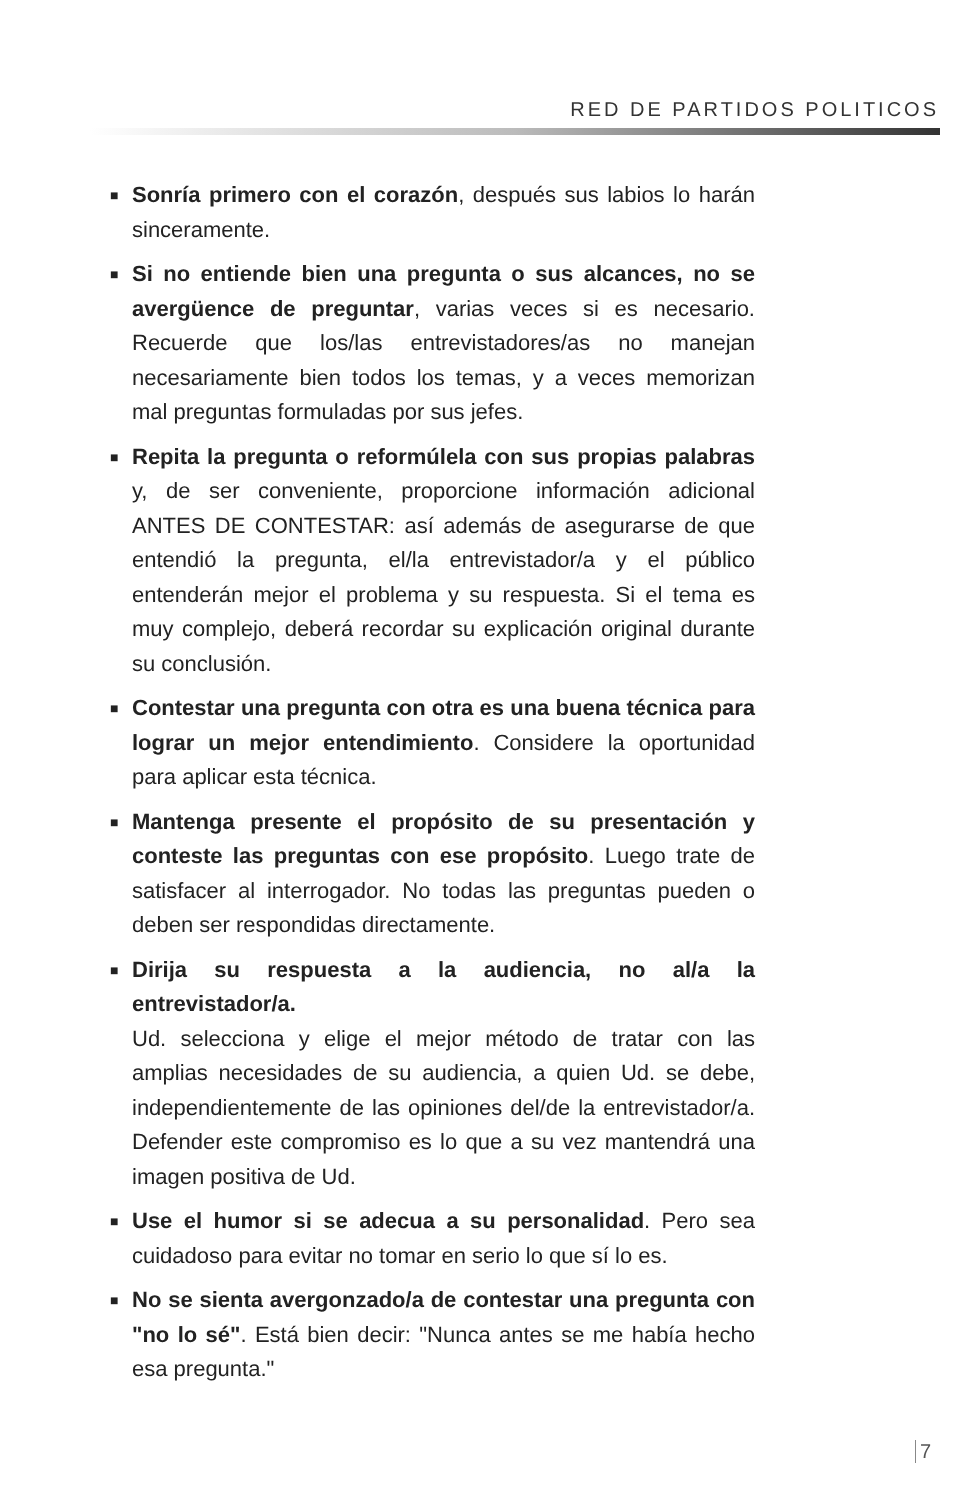RED DE PARTIDOS POLITICOS
■ Sonría primero con el corazón, después sus labios lo harán sinceramente.
■ Si no entiende bien una pregunta o sus alcances, no se avergüence de preguntar, varias veces si es necesario. Recuerde que los/las entrevistadores/as no manejan necesariamente bien todos los temas, y a veces memorizan mal preguntas formuladas por sus jefes.
■ Repita la pregunta o reformúlela con sus propias palabras y, de ser conveniente, proporcione información adicional ANTES DE CONTESTAR: así además de asegurarse de que entendió la pregunta, el/la entrevistador/a y el público entenderán mejor el problema y su respuesta. Si el tema es muy complejo, deberá recordar su explicación original durante su conclusión.
■ Contestar una pregunta con otra es una buena técnica para lograr un mejor entendimiento. Considere la oportunidad para aplicar esta técnica.
■ Mantenga presente el propósito de su presentación y conteste las preguntas con ese propósito. Luego trate de satisfacer al interrogador. No todas las preguntas pueden o deben ser respondidas directamente.
■ Dirija su respuesta a la audiencia, no al/a la entrevistador/a.
Ud. selecciona y elige el mejor método de tratar con las amplias necesidades de su audiencia, a quien Ud. se debe, independientemente de las opiniones del/de la entrevistador/a. Defender este compromiso es lo que a su vez mantendrá una imagen positiva de Ud.
■ Use el humor si se adecua a su personalidad. Pero sea cuidadoso para evitar no tomar en serio lo que sí lo es.
■ No se sienta avergonzado/a de contestar una pregunta con "no lo sé". Está bien decir: "Nunca antes se me había hecho esa pregunta."
7